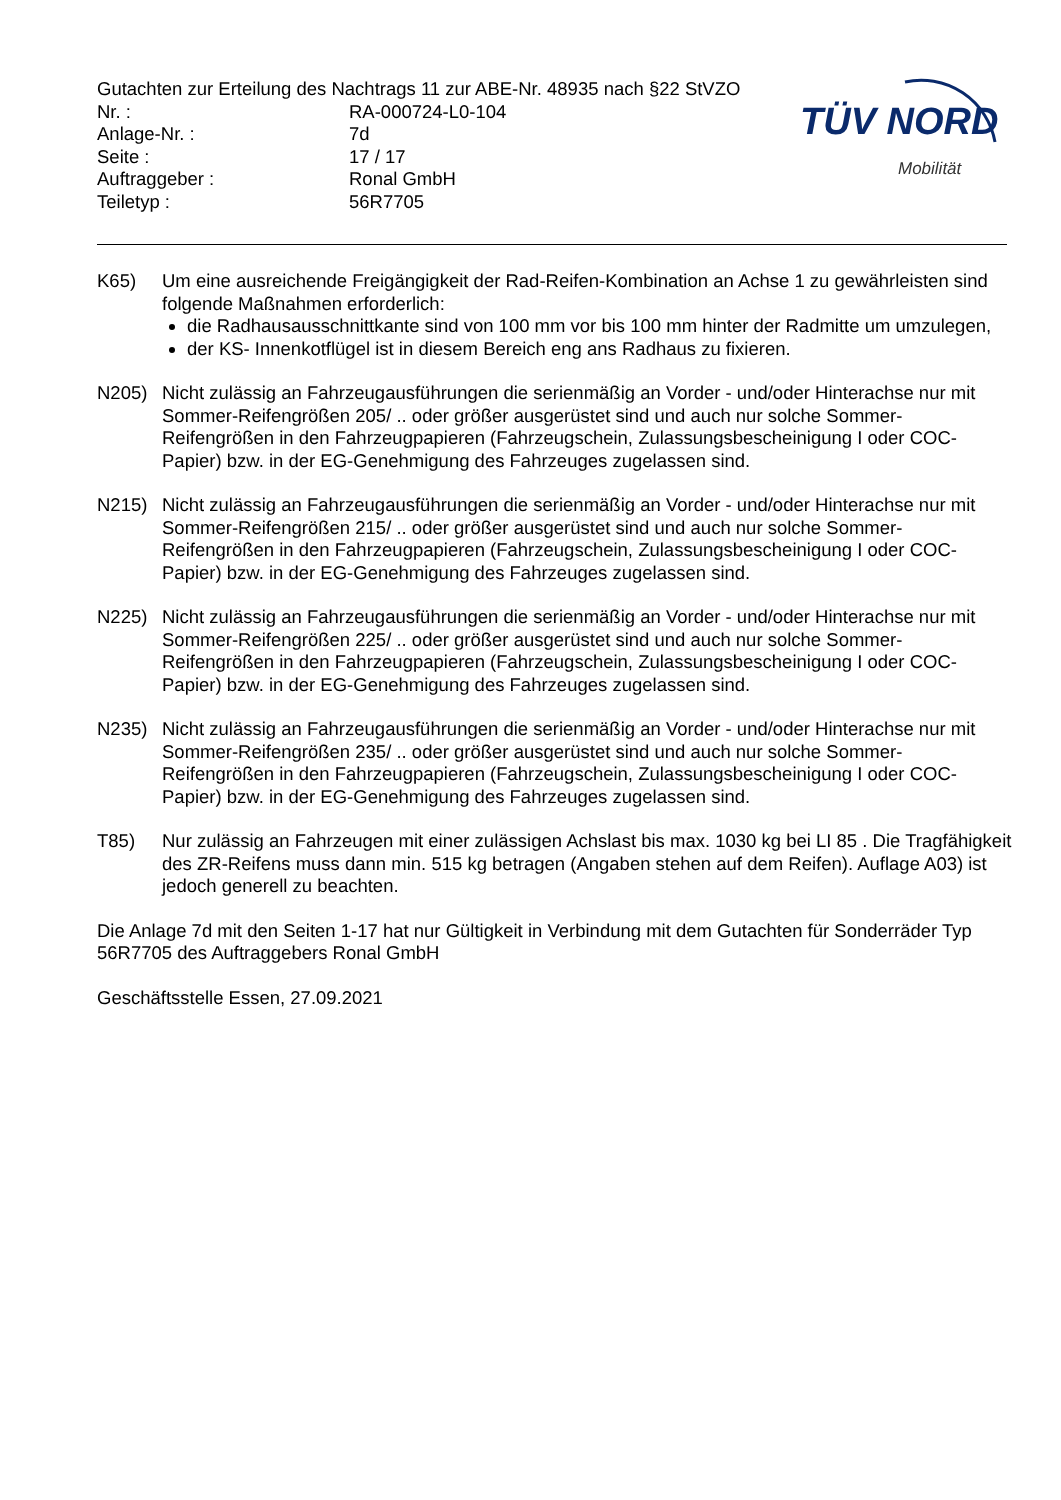Gutachten zur Erteilung des Nachtrags 11 zur ABE-Nr. 48935 nach §22 StVZO
Nr. : RA-000724-L0-104
Anlage-Nr. : 7d
Seite : 17 / 17
Auftraggeber : Ronal GmbH
Teiletyp : 56R7705
TÜV NORD
Mobilität
K65) Um eine ausreichende Freigängigkeit der Rad-Reifen-Kombination an Achse 1 zu gewährleisten sind folgende Maßnahmen erforderlich:
die Radhausausschnittkante sind von 100 mm vor bis 100 mm hinter der Radmitte um umzulegen,
der KS- Innenkotflügel ist in diesem Bereich eng ans Radhaus zu fixieren.
N205) Nicht zulässig an Fahrzeugausführungen die serienmäßig an Vorder - und/oder Hinterachse nur mit Sommer-Reifengrößen 205/ .. oder größer ausgerüstet sind und auch nur solche Sommer-Reifengrößen in den Fahrzeugpapieren (Fahrzeugschein, Zulassungsbescheinigung I oder COC- Papier) bzw. in der EG-Genehmigung des Fahrzeuges zugelassen sind.
N215) Nicht zulässig an Fahrzeugausführungen die serienmäßig an Vorder - und/oder Hinterachse nur mit Sommer-Reifengrößen 215/ .. oder größer ausgerüstet sind und auch nur solche Sommer-Reifengrößen in den Fahrzeugpapieren (Fahrzeugschein, Zulassungsbescheinigung I oder COC- Papier) bzw. in der EG-Genehmigung des Fahrzeuges zugelassen sind.
N225) Nicht zulässig an Fahrzeugausführungen die serienmäßig an Vorder - und/oder Hinterachse nur mit Sommer-Reifengrößen 225/ .. oder größer ausgerüstet sind und auch nur solche Sommer-Reifengrößen in den Fahrzeugpapieren (Fahrzeugschein, Zulassungsbescheinigung I oder COC- Papier) bzw. in der EG-Genehmigung des Fahrzeuges zugelassen sind.
N235) Nicht zulässig an Fahrzeugausführungen die serienmäßig an Vorder - und/oder Hinterachse nur mit Sommer-Reifengrößen 235/ .. oder größer ausgerüstet sind und auch nur solche Sommer-Reifengrößen in den Fahrzeugpapieren (Fahrzeugschein, Zulassungsbescheinigung I oder COC- Papier) bzw. in der EG-Genehmigung des Fahrzeuges zugelassen sind.
T85) Nur zulässig an Fahrzeugen mit einer zulässigen Achslast bis max. 1030 kg bei LI 85 . Die Tragfähigkeit des ZR-Reifens muss dann min. 515 kg betragen (Angaben stehen auf dem Reifen). Auflage A03) ist jedoch generell zu beachten.
Die Anlage 7d mit den Seiten 1-17 hat nur Gültigkeit in Verbindung mit dem Gutachten für Sonderräder Typ 56R7705 des Auftraggebers Ronal GmbH
Geschäftsstelle Essen, 27.09.2021